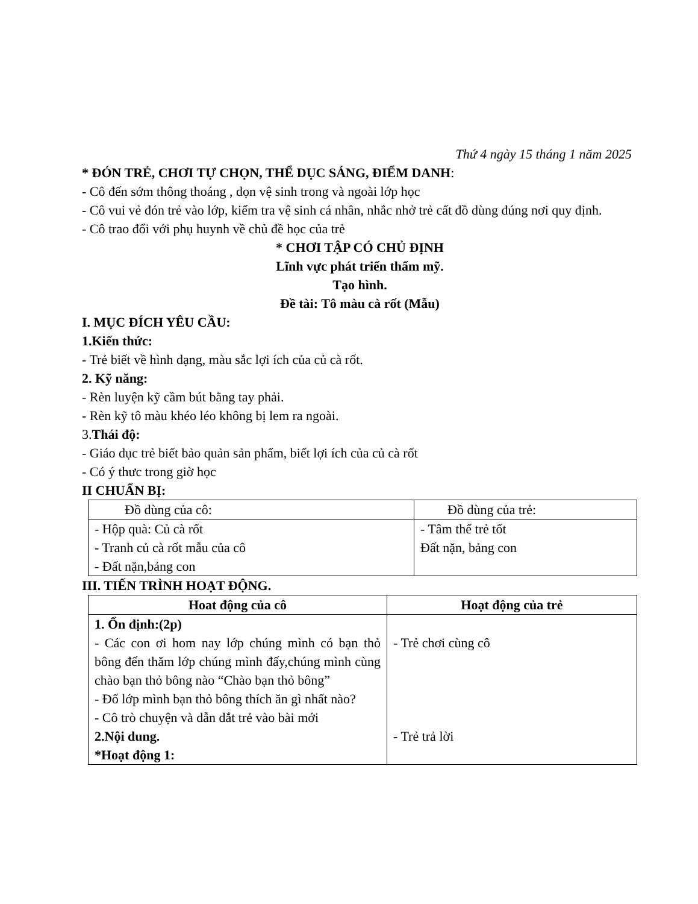Thứ 4 ngày 15 tháng 1 năm 2025
* ĐÓN TRẺ, CHƠI TỰ CHỌN, THỂ DỤC SÁNG, ĐIỂM DANH:
- Cô đến sớm thông thoáng , dọn vệ sinh trong và ngoài lớp học
- Cô vui vẻ đón trẻ vào lớp, kiểm tra vệ sinh cá nhân, nhắc nhở trẻ cất đồ dùng đúng nơi quy định.
- Cô trao đổi với phụ huynh về chủ đề học của trẻ
* CHƠI TẬP CÓ CHỦ ĐỊNH
Lĩnh vực phát triển thẩm mỹ.
Tạo hình.
Đề tài: Tô màu cà rốt (Mẫu)
I. MỤC ĐÍCH YÊU CẦU:
1.Kiến thức:
- Trẻ biết về hình dạng, màu sắc lợi ích của củ cà rốt.
2. Kỹ năng:
- Rèn luyện kỹ cầm bút bằng tay phải.
- Rèn kỹ tô màu khéo léo không bị lem ra ngoài.
3.Thái độ:
- Giáo dục trẻ biết bảo quản sản phẩm, biết lợi ích của củ cà rốt
- Có ý thưc trong giờ học
II CHUẨN BỊ:
| Đồ dùng của cô: | Đồ dùng của trẻ: |
| - Hộp quà: Củ cà rốt - Tranh củ cà rốt mẫu của cô - Đất nặn,bảng con | - Tâm thế trẻ tốt Đất nặn, bảng con |
III. TIẾN TRÌNH HOẠT ĐỘNG.
| Hoat động của cô | Hoạt động của trẻ |
| --- | --- |
| 1. Ổn định:(2p) - Các con ơi hom nay lớp chúng mình có bạn thỏ bông đến thăm lớp chúng mình đấy,chúng mình cùng chào bạn thỏ bông nào “Chào bạn thỏ bông” - Đố lớp mình bạn thỏ bông thích ăn gì nhất nào? - Cô trò chuyện và dẫn dắt trẻ vào bài mới 2.Nội dung. *Hoạt động 1: | - Trẻ chơi cùng cô - Trẻ trả lời |